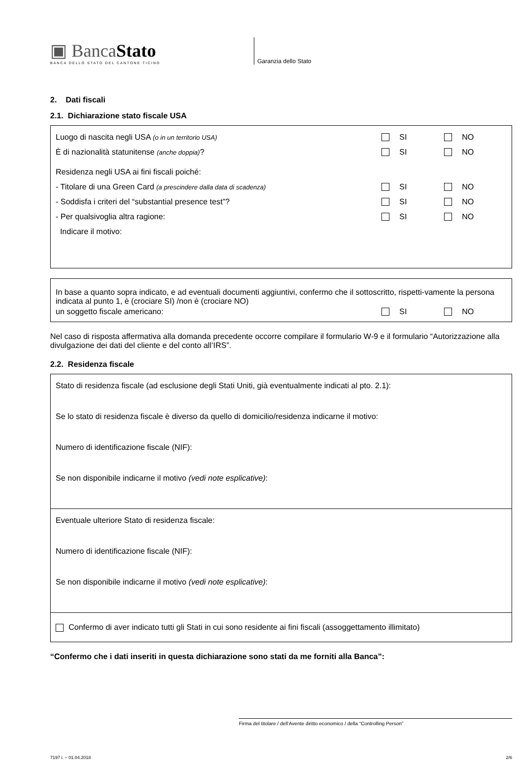▣ BancaStato
BANCA DELLO STATO DEL CANTONE TICINO
Garanzia dello Stato
2. Dati fiscali
2.1. Dichiarazione stato fiscale USA
Luogo di nascita negli USA (o in un territorio USA) SI NO
È di nazionalità statunitense (anche doppia)? SI NO
Residenza negli USA ai fini fiscali poiché:
- Titolare di una Green Card (a prescindere dalla data di scadenza) SI NO
- Soddisfa i criteri del “substantial presence test”? SI NO
- Per qualsivoglia altra ragione: SI NO
Indicare il motivo:
In base a quanto sopra indicato, e ad eventuali documenti aggiuntivi, confermo che il sottoscritto, rispetti-vamente la persona indicata al punto 1, è (crociare SI) /non è (crociare NO)
un soggetto fiscale americano: SI NO
Nel caso di risposta affermativa alla domanda precedente occorre compilare il formulario W-9 e il formulario “Autorizzazione alla divulgazione dei dati del cliente e del conto all’IRS”.
2.2. Residenza fiscale
Stato di residenza fiscale (ad esclusione degli Stati Uniti, già eventualmente indicati al pto. 2.1):
Se lo stato di residenza fiscale è diverso da quello di domicilio/residenza indicarne il motivo:
Numero di identificazione fiscale (NIF):
Se non disponibile indicarne il motivo (vedi note esplicative):
Eventuale ulteriore Stato di residenza fiscale:
Numero di identificazione fiscale (NIF):
Se non disponibile indicarne il motivo (vedi note esplicative):
Confermo di aver indicato tutti gli Stati in cui sono residente ai fini fiscali (assoggettamento illimitato)
“Confermo che i dati inseriti in questa dichiarazione sono stati da me forniti alla Banca”:
Firma del titolare / dell’Avente diritto economico / della “Controlling Person”
7197 i. – 01.04.2018 2/6